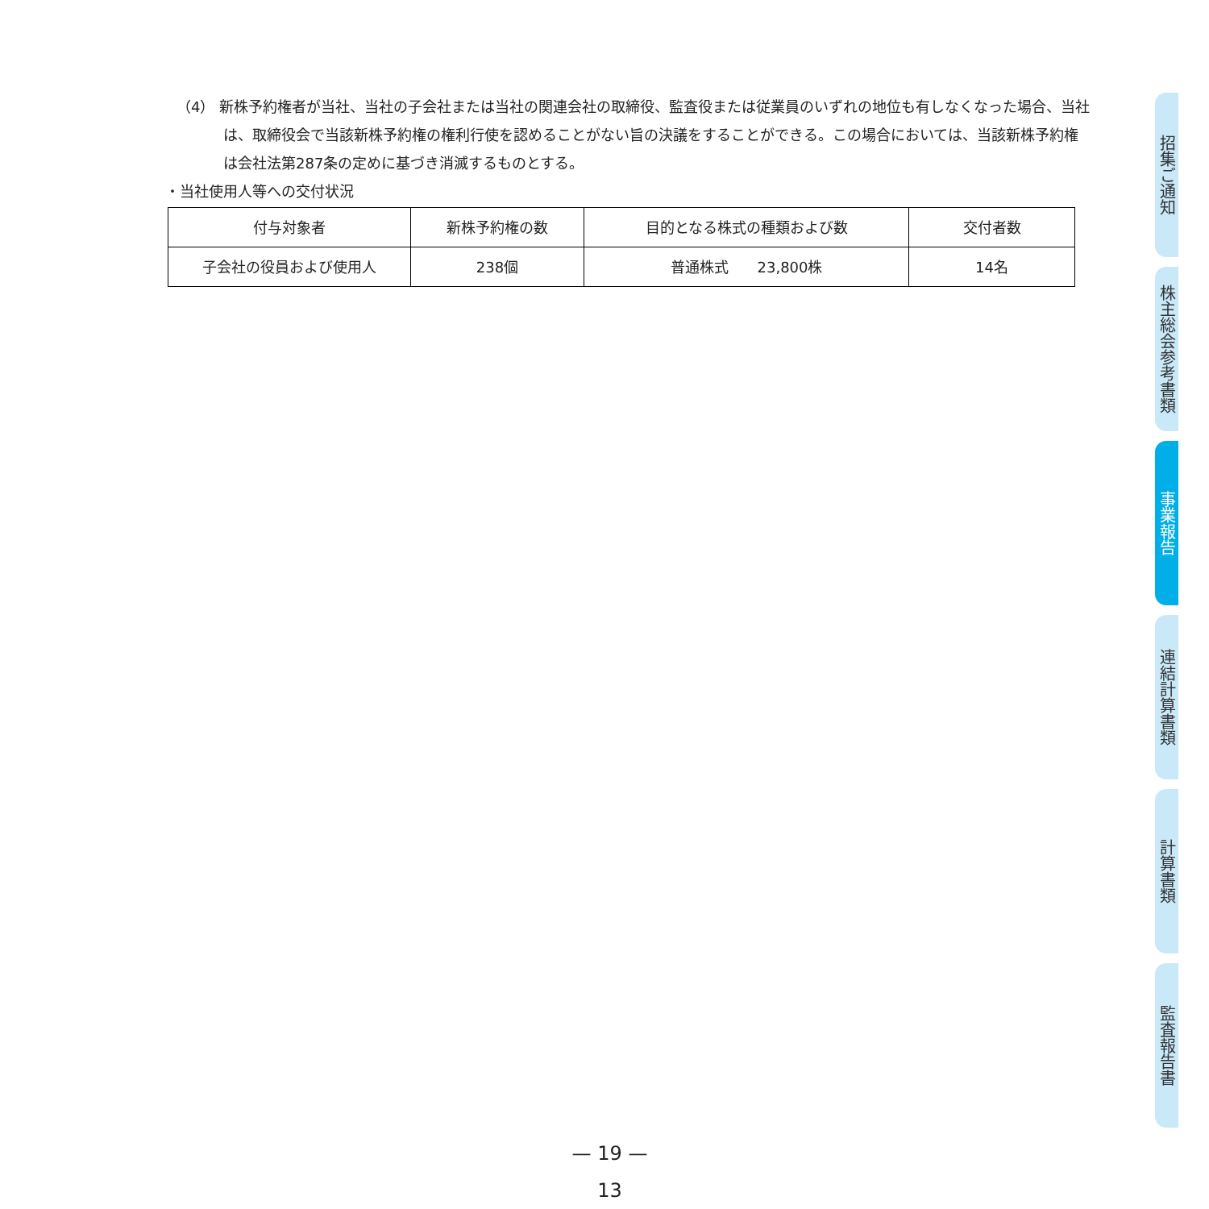（4） 新株予約権者が当社、当社の子会社または当社の関連会社の取締役、監査役または従業員のいずれの地位も有しなくなった場合、当社は、取締役会で当該新株予約権の権利行使を認めることがない旨の決議をすることができる。この場合においては、当該新株予約権は会社法第287条の定めに基づき消滅するものとする。
・当社使用人等への交付状況
| 付与対象者 | 新株予約権の数 | 目的となる株式の種類および数 | 交付者数 |
| --- | --- | --- | --- |
| 子会社の役員および使用人 | 238個 | 普通株式 23,800株 | 14名 |
招集ご通知
株主総会参考書類
事業報告
連結計算書類
計算書類
監査報告書
— 19 —
13